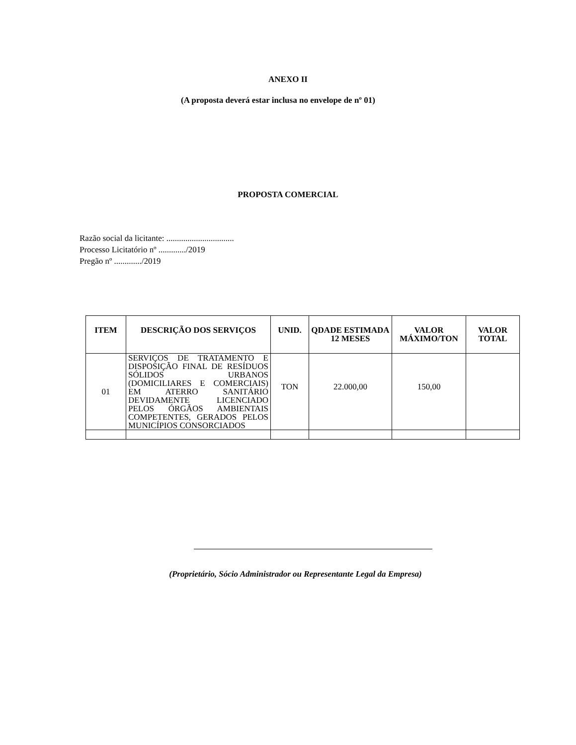ANEXO II
(A proposta deverá estar inclusa no envelope de nº 01)
PROPOSTA COMERCIAL
Razão social da licitante: ................................
Processo Licitatório nº ............./2019
Pregão nº ............./2019
| ITEM | DESCRIÇÃO DOS SERVIÇOS | UNID. | QDADE ESTIMADA 12 MESES | VALOR MÁXIMO/TON | VALOR TOTAL |
| --- | --- | --- | --- | --- | --- |
| 01 | SERVIÇOS DE TRATAMENTO E DISPOSIÇÃO FINAL DE RESÍDUOS SÓLIDOS URBANOS (DOMICILIARES E COMERCIAIS) EM ATERRO SANITÁRIO DEVIDAMENTE LICENCIADO PELOS ÓRGÃOS AMBIENTAIS COMPETENTES, GERADOS PELOS MUNICÍPIOS CONSORCIADOS | TON | 22.000,00 | 150,00 | |
(Proprietário, Sócio Administrador ou Representante Legal da Empresa)